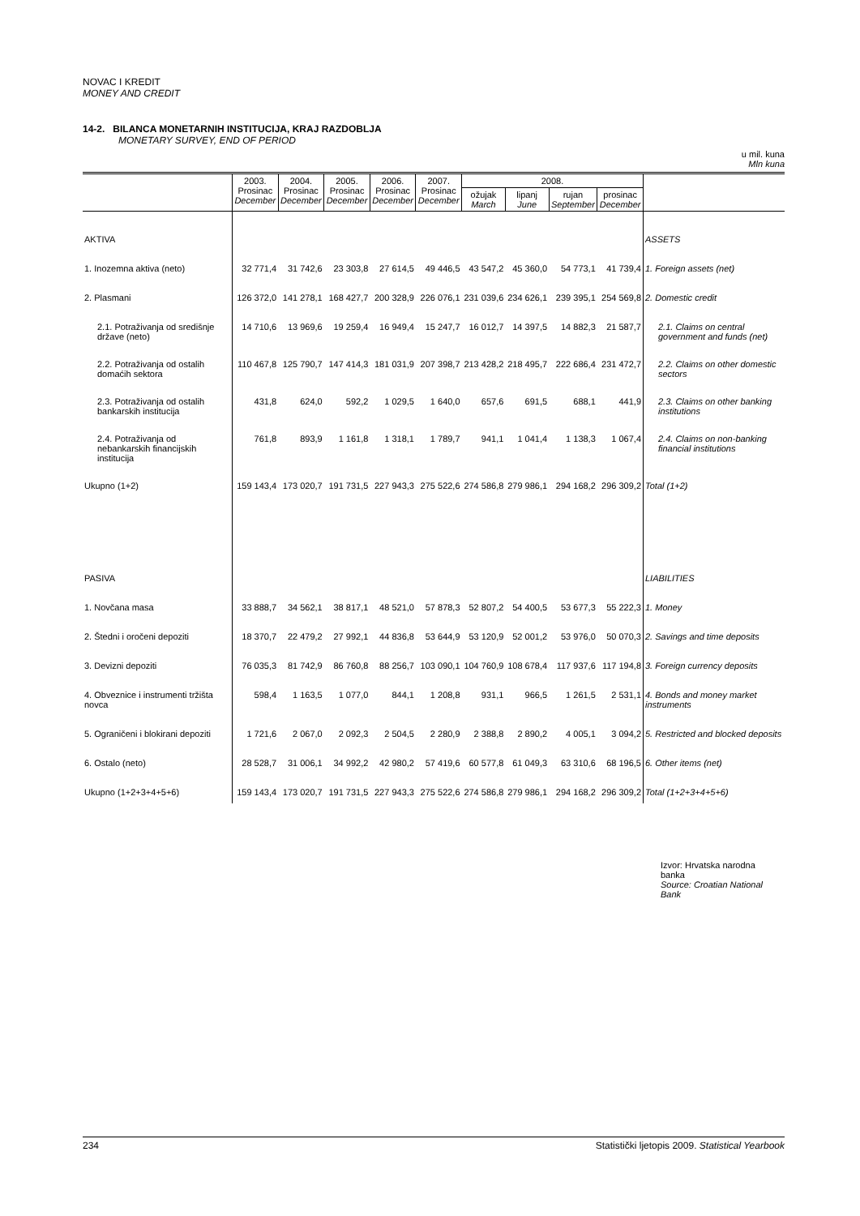NOVAC I KREDIT
MONEY AND CREDIT
14-2. BILANCA MONETARNIH INSTITUCIJA, KRAJ RAZDOBLJA
MONETARY SURVEY, END OF PERIOD
u mil. kuna
Mln kuna
| | 2003. Prosinac December | 2004. Prosinac December | 2005. Prosinac December | 2006. Prosinac December | 2007. Prosinac December | 2008. | | | | |
| --- | --- | --- | --- | --- | --- | --- | --- | --- | --- | --- |
| | | | | | | ožujak March | lipanj June | rujan September | prosinac December | |
| AKTIVA | | | | | | | | | | ASSETS |
| 1. Inozemna aktiva (neto) | 32 771,4 | 31 742,6 | 23 303,8 | 27 614,5 | 49 446,5 | 43 547,2 | 45 360,0 | 54 773,1 | 41 739,4 | 1. Foreign assets (net) |
| 2. Plasmani | 126 372,0 | 141 278,1 | 168 427,7 | 200 328,9 | 226 076,1 | 231 039,6 | 234 626,1 | 239 395,1 | 254 569,8 | 2. Domestic credit |
| 2.1. Potraživanja od središnje države (neto) | 14 710,6 | 13 969,6 | 19 259,4 | 16 949,4 | 15 247,7 | 16 012,7 | 14 397,5 | 14 882,3 | 21 587,7 | 2.1. Claims on central government and funds (net) |
| 2.2. Potraživanja od ostalih domaćih sektora | 110 467,8 | 125 790,7 | 147 414,3 | 181 031,9 | 207 398,7 | 213 428,2 | 218 495,7 | 222 686,4 | 231 472,7 | 2.2. Claims on other domestic sectors |
| 2.3. Potraživanja od ostalih bankarskih institucija | 431,8 | 624,0 | 592,2 | 1 029,5 | 1 640,0 | 657,6 | 691,5 | 688,1 | 441,9 | 2.3. Claims on other banking institutions |
| 2.4. Potraživanja od nebankarskih financijskih institucija | 761,8 | 893,9 | 1 161,8 | 1 318,1 | 1 789,7 | 941,1 | 1 041,4 | 1 138,3 | 1 067,4 | 2.4. Claims on non-banking financial institutions |
| Ukupno (1+2) | 159 143,4 | 173 020,7 | 191 731,5 | 227 943,3 | 275 522,6 | 274 586,8 | 279 986,1 | 294 168,2 | 296 309,2 | Total (1+2) |
| PASIVA | | | | | | | | | | LIABILITIES |
| 1. Novčana masa | 33 888,7 | 34 562,1 | 38 817,1 | 48 521,0 | 57 878,3 | 52 807,2 | 54 400,5 | 53 677,3 | 55 222,3 | 1. Money |
| 2. Štedni i oročeni depoziti | 18 370,7 | 22 479,2 | 27 992,1 | 44 836,8 | 53 644,9 | 53 120,9 | 52 001,2 | 53 976,0 | 50 070,3 | 2. Savings and time deposits |
| 3. Devizni depoziti | 76 035,3 | 81 742,9 | 86 760,8 | 88 256,7 | 103 090,1 | 104 760,9 | 108 678,4 | 117 937,6 | 117 194,8 | 3. Foreign currency deposits |
| 4. Obveznice i instrumenti tržišta novca | 598,4 | 1 163,5 | 1 077,0 | 844,1 | 1 208,8 | 931,1 | 966,5 | 1 261,5 | 2 531,1 | 4. Bonds and money market instruments |
| 5. Ograničeni i blokirani depoziti | 1 721,6 | 2 067,0 | 2 092,3 | 2 504,5 | 2 280,9 | 2 388,8 | 2 890,2 | 4 005,1 | 3 094,2 | 5. Restricted and blocked deposits |
| 6. Ostalo (neto) | 28 528,7 | 31 006,1 | 34 992,2 | 42 980,2 | 57 419,6 | 60 577,8 | 61 049,3 | 63 310,6 | 68 196,5 | 6. Other items (net) |
| Ukupno (1+2+3+4+5+6) | 159 143,4 | 173 020,7 | 191 731,5 | 227 943,3 | 275 522,6 | 274 586,8 | 279 986,1 | 294 168,2 | 296 309,2 | Total (1+2+3+4+5+6) |
Izvor: Hrvatska narodna banka
Source: Croatian National Bank
234 Statistički ljetopis 2009. Statistical Yearbook